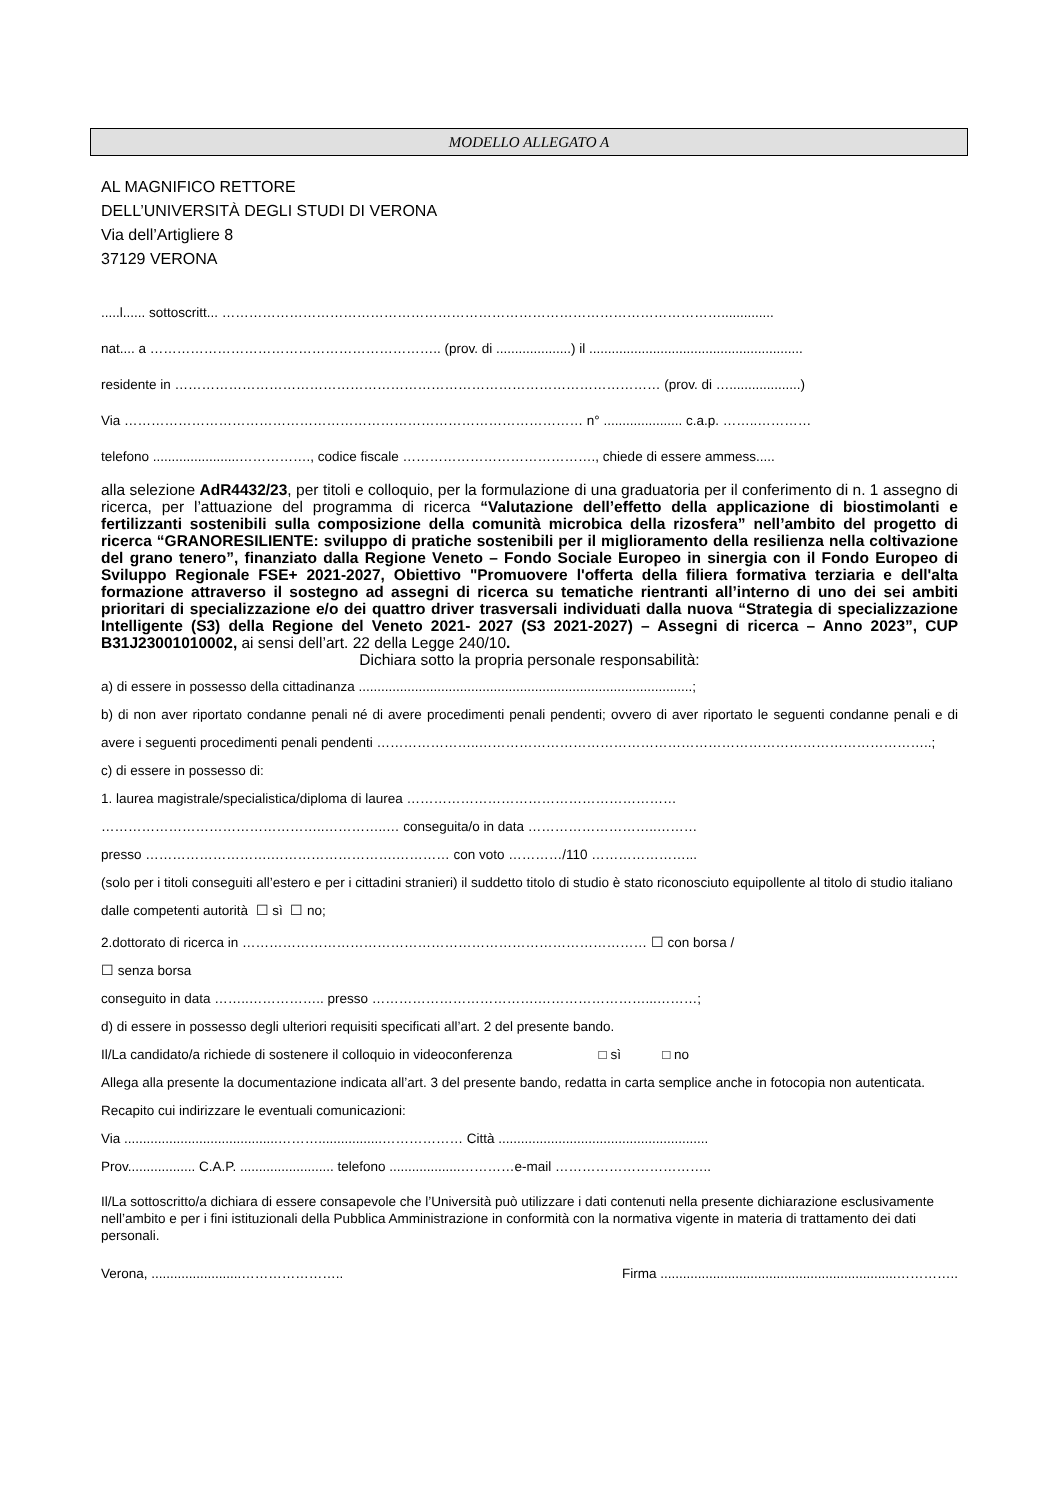MODELLO ALLEGATO A
AL MAGNIFICO RETTORE
DELL’UNIVERSITÀ DEGLI STUDI DI VERONA
Via dell’Artigliere 8
37129 VERONA
.....l...... sottoscritt... …………………………………………………………………………………………………..............
nat.... a ……………………………………………………….. (prov. di ....................) il .........................................................
residente in ……………………………………………………………………………………………… (prov. di …...................)
Via ………………………………………………………………………………………… n° ..................... c.a.p. ……..…………
telefono .......................……………., codice fiscale ……………………………………., chiede di essere ammess.....
alla selezione AdR4432/23, per titoli e colloquio, per la formulazione di una graduatoria per il conferimento di n. 1 assegno di ricerca, per l’attuazione del programma di ricerca “Valutazione dell’effetto della applicazione di biostimolanti e fertilizzanti sostenibili sulla composizione della comunità microbica della rizosfera” nell’ambito del progetto di ricerca “GRANORESILIENTE: sviluppo di pratiche sostenibili per il miglioramento della resilienza nella coltivazione del grano tenero”, finanziato dalla Regione Veneto – Fondo Sociale Europeo in sinergia con il Fondo Europeo di Sviluppo Regionale FSE+ 2021-2027, Obiettivo "Promuovere l'offerta della filiera formativa terziaria e dell'alta formazione attraverso il sostegno ad assegni di ricerca su tematiche rientranti all’interno di uno dei sei ambiti prioritari di specializzazione e/o dei quattro driver trasversali individuati dalla nuova “Strategia di specializzazione Intelligente (S3) della Regione del Veneto 2021- 2027 (S3 2021-2027) – Assegni di ricerca – Anno 2023”, CUP B31J23001010002, ai sensi dell’art. 22 della Legge 240/10.
Dichiara sotto la propria personale responsabilità:
a) di essere in possesso della cittadinanza .........................................................................................;
b) di non aver riportato condanne penali né di avere procedimenti penali pendenti; ovvero di aver riportato le seguenti condanne penali e di avere i seguenti procedimenti penali pendenti …………………..………………………………………………………………………………………..;
c) di essere in possesso di:
1. laurea magistrale/specialistica/diploma di laurea ……………………………………………………
…………………………………………..…………..… conseguita/o in data ………………………..………
presso ……………………….……………………….………… con voto …………/110 …………………...
(solo per i titoli conseguiti all’estero e per i cittadini stranieri) il suddetto titolo di studio è stato riconosciuto equipollente al titolo di studio italiano dalle competenti autorità ☐ sì ☐ no;
2.dottorato di ricerca in ……………………………………………………………………………… ☐ con borsa /
☐ senza borsa
conseguito in data ……..…………….. presso ……………………………….……………………...………;
d) di essere in possesso degli ulteriori requisiti specificati all’art. 2 del presente bando.
Il/La candidato/a richiede di sostenere il colloquio in videoconferenza □ sì □ no
Allega alla presente la documentazione indicata all’art. 3 del presente bando, redatta in carta semplice anche in fotocopia non autenticata.
Recapito cui indirizzare le eventuali comunicazioni:
Via .........................................……….................……………… Città ........................................................
Prov.................. C.A.P. ......................... telefono ...................…………e-mail ……………………………..
Il/La sottoscritto/a dichiara di essere consapevole che l’Università può utilizzare i dati contenuti nella presente dichiarazione esclusivamente nell’ambito e per i fini istituzionali della Pubblica Amministrazione in conformità con la normativa vigente in materia di trattamento dei dati personali.
Verona, ........................………………….. Firma ...............................................................…………..